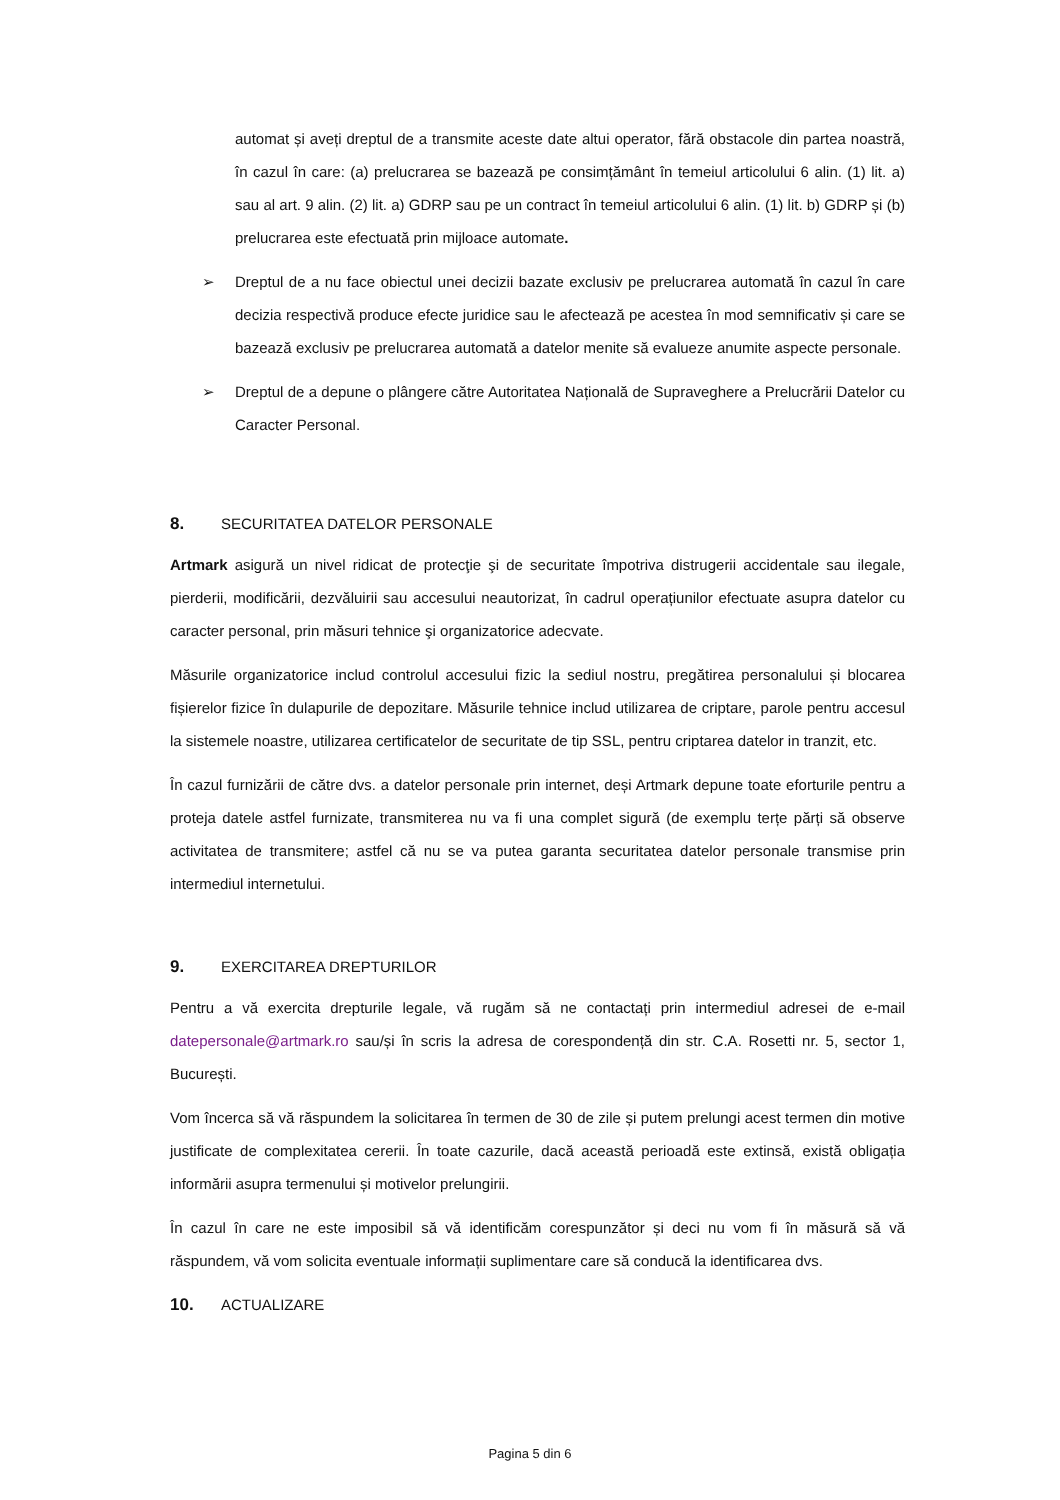automat și aveți dreptul de a transmite aceste date altui operator, fără obstacole din partea noastră, în cazul în care: (a) prelucrarea se bazează pe consimțământ în temeiul articolului 6 alin. (1) lit. a) sau al art. 9 alin. (2) lit. a) GDRP sau pe un contract în temeiul articolului 6 alin. (1) lit. b) GDRP și (b) prelucrarea este efectuată prin mijloace automate.
➢ Dreptul de a nu face obiectul unei decizii bazate exclusiv pe prelucrarea automată în cazul în care decizia respectivă produce efecte juridice sau le afectează pe acestea în mod semnificativ și care se bazează exclusiv pe prelucrarea automată a datelor menite să evalueze anumite aspecte personale.
➢ Dreptul de a depune o plângere către Autoritatea Națională de Supraveghere a Prelucrării Datelor cu Caracter Personal.
8. SECURITATEA DATELOR PERSONALE
Artmark asigură un nivel ridicat de protecţie şi de securitate împotriva distrugerii accidentale sau ilegale, pierderii, modificării, dezvăluirii sau accesului neautorizat, în cadrul operațiunilor efectuate asupra datelor cu caracter personal, prin măsuri tehnice şi organizatorice adecvate.
Măsurile organizatorice includ controlul accesului fizic la sediul nostru, pregătirea personalului și blocarea fișierelor fizice în dulapurile de depozitare. Măsurile tehnice includ utilizarea de criptare, parole pentru accesul la sistemele noastre, utilizarea certificatelor de securitate de tip SSL, pentru criptarea datelor in tranzit, etc.
În cazul furnizării de către dvs. a datelor personale prin internet, deși Artmark depune toate eforturile pentru a proteja datele astfel furnizate, transmiterea nu va fi una complet sigură (de exemplu terțe părți să observe activitatea de transmitere; astfel că nu se va putea garanta securitatea datelor personale transmise prin intermediul internetului.
9. EXERCITAREA DREPTURILOR
Pentru a vă exercita drepturile legale, vă rugăm să ne contactați prin intermediul adresei de e-mail datepersonale@artmark.ro sau/și în scris la adresa de corespondență din str. C.A. Rosetti nr. 5, sector 1, București.
Vom încerca să vă răspundem la solicitarea în termen de 30 de zile și putem prelungi acest termen din motive justificate de complexitatea cererii. În toate cazurile, dacă această perioadă este extinsă, există obligația informării asupra termenului și motivelor prelungirii.
În cazul în care ne este imposibil să vă identificăm corespunzător și deci nu vom fi în măsură să vă răspundem, vă vom solicita eventuale informații suplimentare care să conducă la identificarea dvs.
10. ACTUALIZARE
Pagina 5 din 6